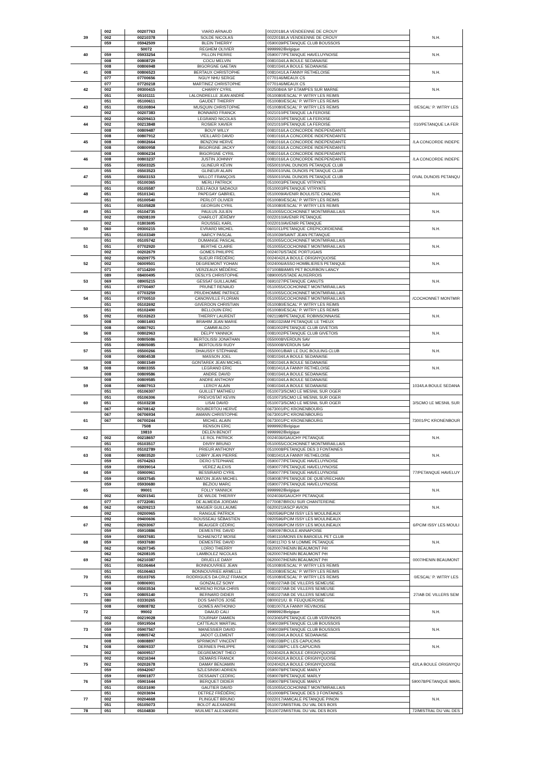| 39 | 002 | 00207763 | VIARD ARNAUD | 0022018/LA VENDEENNE DE CROUY | N.H. |
| | 002 | 00210378 | SOLDE NICOLAS | 0022018/LA VENDEENNE DE CROUY | |
| | 059 | 05942509 | BLEIN THIERRY | 0590039/PETANQUE CLUB BOUSSOIS | |
| 40 | | 50072 | REGHEM OLIVIER | 9999992/Belgique | N.H. |
| | 059 | 05933254 | PILLON PIERRE | 0590077/PETANQUE HAVELUYNOISE | |
| | 008 | 00808729 | COCU MELVIN | 0081034/LA BOULE SEDANAISE | |
| 41 | 008 | 00806948 | BIGORGNE GAETAN | 0081034/LA BOULE SEDANAISE | N.H. |
| | 008 | 00806523 | BERTAUX CHRISTOPHE | 0081041/LA FANNY RETHELOISE | |
| | 077 | 07700656 | NGUY NHU SERGE | 0770146/MEAUX CS | |
| 42 | 077 | 07720218 | MARTINEZ CHRISTOPHE | 0770146/MEAUX CS | N.H. |
| | 002 | 09300415 | CHARRY CYRIL | 0025084/A SP ETAMPES SUR MARNE | |
| | 051 | 05101111 | LALONDRELLE JEAN ANDRÉ | 0510080/ESCAL' P. WITRY LES REIMS | |
| 43 | 051 | 05100611 | GAUDET THIERRY | 0510080/ESCAL' P. WITRY LES REIMS | 0/ESCAL' P. WITRY LES |
| | 051 | 05100804 | MUSQUIN CHRISTOPHE | 0510080/ESCAL' P. WITRY LES REIMS | |
| | 002 | 00207383 | BONNARD FRANCK | 0021010/PETANQUE LA FEROISE | |
| 44 | 002 | 00209413 | LEGRAND NICOLAS | 0021010/PETANQUE LA FEROISE | 010/PETANQUE LA FER |
| | 002 | 00213848 | ROSIER XAVIER | 0021010/PETANQUE LA FEROISE | |
| | 008 | 00809487 | BOUY WILLY | 0081016/LA CONCORDE INDEPENDANTE | |
| 45 | 008 | 00807912 | VIEILLARD DAVID | 0081016/LA CONCORDE INDEPENDANTE | /LA CONCORDE INDEPE |
| | 008 | 00802664 | BENZONI HERVE | 0081016/LA CONCORDE INDEPENDANTE | |
| | 008 | 00800958 | BIGORGNE JACKY | 0081016/LA CONCORDE INDEPENDANTE | |
| 46 | 008 | 00806234 | BIGORGNE CYRIL | 0081016/LA CONCORDE INDEPENDANTE | /LA CONCORDE INDEPE |
| | 008 | 00803237 | JUSTIN JOHNNY | 0081016/LA CONCORDE INDEPENDANTE | |
| | 055 | 05503325 | GLINEUR KÉVIN | 0550010/VAL DUNOIS PETANQUE CLUB | |
| 47 | 055 | 05503523 | GLINEUR ALAIN | 0550010/VAL DUNOIS PETANQUE CLUB | 0/VAL DUNOIS PETANQU |
| | 055 | 05503153 | WILLOT FRANÇOIS | 0550010/VAL DUNOIS PETANQUE CLUB | |
| | 051 | 05100365 | MERLI PATRICK | 0510003/PETANQUE VITRYATE | |
| 48 | 051 | 05105587 | DJELFAOUI SADAOUI | 0510003/PETANQUE VITRYATE | N.H. |
| | 051 | 05101341 | PAPEGAY GABRIEL | 0510009/AVENIR BOULISTE CHALONS | |
| | 051 | 05100540 | PERLOT OLIVIER | 0510080/ESCAL' P. WITRY LES REIMS | |
| 49 | 051 | 05105828 | GEORGIN CYRIL | 0510080/ESCAL' P. WITRY LES REIMS | N.H. |
| | 051 | 05104735 | PAULUS JULIEN | 0510055/COCHONNET MONTMIRAILLAIS | |
| | 002 | 09208109 | CHARLOT JÉRÉMY | 0022010/AVENIR PETANQUE | |
| 50 | 002 | 01803695 | ROUSSEL KARL | 0022010/AVENIR PETANQUE | N.H. |
| | 060 | 09300215 | EVRARD MICHEL | 0601011/PETANQUE CREPICORDIENNE | |
| | 051 | 05103349 | NARCY PASCAL | 0510039/SAINT JEAN PETANQUE | |
| 51 | 051 | 05105742 | DUMANGE PASCAL | 0510055/COCHONNET MONTMIRAILLAIS | N.H. |
| | 051 | 07702920 | BERTHE CLAIRE | 0510055/COCHONNET MONTMIRAILLAIS | |
| | 002 | 00202679 | GOMES PHILIPPE | 0024076/STADE PORTUGAIS | |
| 52 | 002 | 00209775 | SUEUR FRÉDÉRIC | 0024042/LA BOULE ORIGNYQUOISE | N.H. |
| | 002 | 06009501 | DEGREMONT YOHAN | 0024006/ASSO HOMBLIERES PETANQUE | |
| | 071 | 07114200 | VERZEAUX MÉDÉRIC | 0710088/AMIS PET BOURBON LANCY | |
| 53 | 089 | 08400495 | DESLYS CHRISTOPHE | 0890005/STADE AUXERROIS | N.H. |
| | 069 | 08905215 | GESSAT GUILLAUME | 0691027/PETANQUE CANUTS | |
| | 051 | 07700497 | PRUNET RENAUD | 0510055/COCHONNET MONTMIRAILLAIS | |
| 54 | 051 | 07703259 | PRUDHOMME PATRICE | 0510055/COCHONNET MONTMIRAILLAIS | /COCHONNET MONTMIR |
| | 051 | 07700510 | CANONVILLE FLORIAN | 0510055/COCHONNET MONTMIRAILLAIS | |
| | 051 | 05102692 | GIVERDON CHRISTIAN | 0510080/ESCAL' P. WITRY LES REIMS | |
| 55 | 051 | 05102490 | BELLOUIN ERIC | 0510080/ESCAL' P. WITRY LES REIMS | N.H. |
| | 092 | 05102623 | THIERRY LAURENT | 0921198/PETANQUE ROBINSONNAISE | |
| | 008 | 00801493 | BRAHIM JEAN MARIE | 0081032/AM PETANQUE LE THEUX | |
| 56 | 008 | 00807921 | CAMMI ALDO | 0081002/PETANQUE CLUB GIVETOIS | N.H. |
| | 008 | 00802963 | DELPY YANNICK | 0081002/PETANQUE CLUB GIVETOIS | |
| | 055 | 00805086 | BERTOLISSI JONATHAN | 0550008/VERDUN SAV | |
| 57 | 055 | 00805085 | BERTOLISSI RUDY | 0550008/VERDUN SAV | N.H. |
| | 055 | 05500266 | DHAUSSY STÉPHANE | 0550001/BAR LE DUC BOULING CLUB | |
| | 008 | 00804538 | MASSON JOEL | 0081034/LA BOULE SEDANAISE | |
| 58 | 008 | 00801549 | GONTAREK JEAN MICHEL | 0081034/LA BOULE SEDANAISE | N.H. |
| | 008 | 00803355 | LEGRAND ERIC | 0081041/LA FANNY RETHELOISE | |
| | 008 | 00809586 | ANDRE DAVID | 0081034/LA BOULE SEDANAISE | |
| 59 | 008 | 00809585 | ANDRE ANTHONY | 0081034/LA BOULE SEDANAISE | 1034/LA BOULE SEDANA |
| | 008 | 00807913 | LEROY ALAIN | 0081034/LA BOULE SEDANAISE | |
| | 051 | 05106307 | GUILLET MATHIEU | 0510073/SCMO LE MESNIL SUR OGER | |
| 60 | 051 | 05106306 | PREVOSTAT KEVIN | 0510073/SCMO LE MESNIL SUR OGER | 3/SCMO LE MESNIL SUR |
| | 051 | 05103238 | LISAI DAVID | 0510073/SCMO LE MESNIL SUR OGER | |
| | 067 | 06708142 | ROUBERTOU HERVÉ | 0673001/PC KRONENBOURG | |
| 61 | 067 | 06706934 | AMANN CHRISTOPHE | 0673001/PC KRONENBOURG | 73001/PC KRONENBOUR |
| | 067 | 06700244 | MICHEL ALAIN | 0673001/PC KRONENBOURG | |
| | | 7508 | RENSON ERIC | 9999992/Belgique | |
| 62 | | 19810 | DELEN BENOIT | 9999992/Belgique | N.H. |
| | 002 | 00218657 | LE ROL PATRICK | 0024036/GAUCHY PETANQUE | |
| | 051 | 05103517 | DIVRY BRUNO | 0510055/COCHONNET MONTMIRAILLAIS | |
| 63 | 051 | 05102789 | PRIEUR ANTHONY | 0510008/PETANQUE DES 3 FONTAINES | N.H. |
| | 008 | 00803520 | LOBRY JEAN PIERRE | 0081041/LA FANNY RETHELOISE | |
| | 059 | 05704263 | DERO STEPHANE | 0590077/PETANQUE HAVELUYNOISE | |
| 64 | 059 | 05939014 | VEREZ ALEXIS | 0590077/PETANQUE HAVELUYNOISE | 77/PETANQUE HAVELUY |
| | 059 | 05900961 | BESSIRARD CYRIL | 0590077/PETANQUE HAVELUYNOISE | |
| | 059 | 05937545 | MATON JEAN MICHEL | 0590087/PETANQUE DE QUIEVRECHAIN | |
| 65 | 059 | 05930680 | BEZIOU MARC | 0590077/PETANQUE HAVELUYNOISE | N.H. |
| | | 99001 | FOLLY YANNICK | 9999992/Belgique | |
| | 002 | 00201541 | DE WILDE THIERRY | 0024036/GAUCHY PETANQUE | |
| 66 | 077 | 07722081 | DE ALMEIDA JORDAN | 0770087/BROU SUR CHANTEREINE | N.H. |
| | 062 | 06209213 | MAGIER GUILLAUME | 0620021/ASCP AVION | |
| | 092 | 09200965 | RANGUE PATRICK | 0920596/PCIM ISSY LES MOULINEAUX | |
| 67 | 092 | 09400606 | ROUSSEAU SÉBASTIEN | 0920596/PCIM ISSY LES MOULINEAUX | 6/PCIM ISSY LES MOULI |
| | 092 | 09203067 | BEAUGER CÉDRIC | 0920596/PCIM ISSY LES MOULINEAUX | |
| | 059 | 05910886 | DEMESTRE DAVID | 0590097/BOULE ANNAPOISE | |
| 68 | 059 | 05937681 | SCHAENOTZ MOISE | 0590110/MONS EN BAROEUL PET CLUB | N.H. |
| | 059 | 05937680 | DEMESTRE DAVID | 0590117/O S M LOMME PETANQUE | |
| | 062 | 06207345 | LORIO THIERRY | 0620007/HENIN BEAUMONT Pét | |
| 69 | 062 | 06208105 | LAMBOLEZ NICOLAS | 0620007/HENIN BEAUMONT Pét | 0007/HENIN BEAUMONT |
| | 062 | 06210387 | DRUELLE DANY | 0620007/HENIN BEAUMONT Pét | |
| | 051 | 05106464 | BONNOUVRIEE JEAN | 0510080/ESCAL' P. WITRY LES REIMS | |
| 70 | 051 | 05106463 | BONNOUVRIEE ARMELLE | 0510080/ESCAL' P. WITRY LES REIMS | 0/ESCAL' P. WITRY LES |
| | 051 | 05103765 | RODRIGUES DA CRUZ FRANCK | 0510080/ESCAL' P. WITRY LES REIMS | |
| | 008 | 00806901 | GONZALEZ SONY | 0081027/AB DE VILLERS SEMEUSE | |
| 71 | 008 | 05503534 | MORENO ROSA CHRIS | 0081027/AB DE VILLERS SEMEUSE | 27/AB DE VILLERS SEM |
| | 008 | 00805140 | BERNARD DIDIER | 0081027/AB DE VILLERS SEMEUSE | |
| | 080 | 03330265 | DOS SANTOS JOSÉ | 0800021/U. B. FEUQUIEROISE | |
| 72 | 008 | 00808782 | GOMES ANTHONIO | 0081007/LA FANNY REVINOISE | N.H. |
| | | 99002 | DAAUD CALI | 9999992/Belgique | |
| | 002 | 00219028 | TOURNAY DAMIEN | 0023065/PETANQUE CLUB VERVINOIS | |
| 73 | 059 | 05919504 | CATTEAUX MARTIAL | 0590039/PETANQUE CLUB BOUSSOIS | N.H. |
| | 059 | 05907567 | MANESSIER DAVID | 0590039/PETANQUE CLUB BOUSSOIS | |
| | 008 | 00805742 | JADOT CLEMENT | 0081034/LA BOULE SEDANAISE | |
| 74 | 008 | 00808897 | SPRIMONT VINCENT | 0081038/PC LES CAPUCINS | N.H. |
| | 008 | 00809337 | DERNIES PHILIPPE | 0081038/PC LES CAPUCINS | |
| | 002 | 06009517 | DEGREMONT THEO | 0024042/LA BOULE ORIGNYQUOISE | |
| 75 | 002 | 00216344 | DEMARS FRANCK | 0024042/LA BOULE ORIGNYQUOISE | 42/LA BOULE ORIGNYQU |
| | 002 | 00202678 | DAMAY BENJAMIN | 0024042/LA BOULE ORIGNYQUOISE | |
| | 059 | 05942067 | SZLESINSKI ADRIEN | 0590078/PETANQUE MARLY | |
| 76 | 059 | 05901877 | DESSAINT CEDRIC | 0590078/PETANQUE MARLY | 590078/PETANQUE MARL |
| | 059 | 05901644 | BERQUET DIDIER | 0590078/PETANQUE MARLY | |
| | 051 | 05101690 | GAUTIER DAVID | 0510055/COCHONNET MONTMIRAILLAIS | |
| 77 | 051 | 00203694 | DETREZ FRÉDÉRIC | 0510008/PETANQUE DES 3 FONTAINES | N.H. |
| | 002 | 00204668 | PLINGUET BRUNO | 0022017/AMICALE PETANQUE PINON | |
| | 051 | 05105073 | BOLOT ALEXANDRE | 0510072/MISTRAL DU VAL DES BOIS | |
| 78 | 051 | 05104830 | WUILMET ALEXANDRE | 0510072/MISTRAL DU VAL DES BOIS | 72/MISTRAL DU VAL DES |